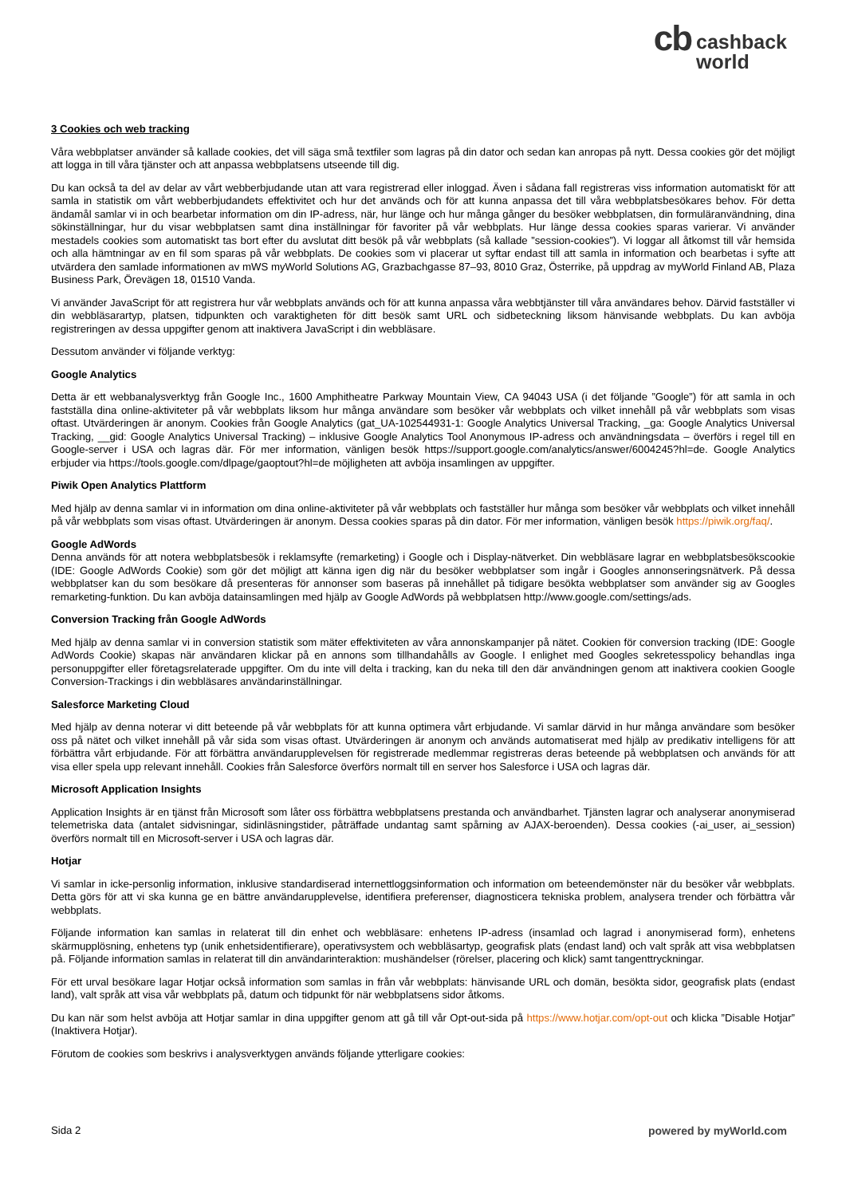cb cashback
world
3 Cookies och web tracking
Våra webbplatser använder så kallade cookies, det vill säga små textfiler som lagras på din dator och sedan kan anropas på nytt. Dessa cookies gör det möjligt att logga in till våra tjänster och att anpassa webbplatsens utseende till dig.
Du kan också ta del av delar av vårt webberbjudande utan att vara registrerad eller inloggad. Även i sådana fall registreras viss information automatiskt för att samla in statistik om vårt webberbjudandets effektivitet och hur det används och för att kunna anpassa det till våra webbplatsbesökares behov. För detta ändamål samlar vi in och bearbetar information om din IP-adress, när, hur länge och hur många gånger du besöker webbplatsen, din formuläranvändning, dina sökinställningar, hur du visar webbplatsen samt dina inställningar för favoriter på vår webbplats. Hur länge dessa cookies sparas varierar. Vi använder mestadels cookies som automatiskt tas bort efter du avslutat ditt besök på vår webbplats (så kallade ”session-cookies”). Vi loggar all åtkomst till vår hemsida och alla hämtningar av en fil som sparas på vår webbplats. De cookies som vi placerar ut syftar endast till att samla in information och bearbetas i syfte att utvärdera den samlade informationen av mWS myWorld Solutions AG, Grazbachgasse 87–93, 8010 Graz, Österrike, på uppdrag av myWorld Finland AB, Plaza Business Park, Örevägen 18, 01510 Vanda.
Vi använder JavaScript för att registrera hur vår webbplats används och för att kunna anpassa våra webbtjänster till våra användares behov. Därvid fastställer vi din webbläsarartyp, platsen, tidpunkten och varaktigheten för ditt besök samt URL och sidbeteckning liksom hänvisande webbplats. Du kan avböja registreringen av dessa uppgifter genom att inaktivera JavaScript i din webbläsare.
Dessutom använder vi följande verktyg:
Google Analytics
Detta är ett webbanalysverktyg från Google Inc., 1600 Amphitheatre Parkway Mountain View, CA 94043 USA (i det följande ”Google”) för att samla in och fastställa dina online-aktiviteter på vår webbplats liksom hur många användare som besöker vår webbplats och vilket innehåll på vår webbplats som visas oftast. Utvärderingen är anonym. Cookies från Google Analytics (gat_UA-102544931-1: Google Analytics Universal Tracking, _ga: Google Analytics Universal Tracking, __gid: Google Analytics Universal Tracking) – inklusive Google Analytics Tool Anonymous IP-adress och användningsdata – överförs i regel till en Google-server i USA och lagras där. För mer information, vänligen besök https://support.google.com/analytics/answer/6004245?hl=de. Google Analytics erbjuder via https://tools.google.com/dlpage/gaoptout?hl=de möjligheten att avböja insamlingen av uppgifter.
Piwik Open Analytics Plattform
Med hjälp av denna samlar vi in information om dina online-aktiviteter på vår webbplats och fastställer hur många som besöker vår webbplats och vilket innehåll på vår webbplats som visas oftast. Utvärderingen är anonym. Dessa cookies sparas på din dator. För mer information, vänligen besök https://piwik.org/faq/.
Google AdWords
Denna används för att notera webbplatsbesök i reklamsyfte (remarketing) i Google och i Display-nätverket. Din webbläsare lagrar en webbplatsbesökscookie (IDE: Google AdWords Cookie) som gör det möjligt att känna igen dig när du besöker webbplatser som ingår i Googles annonseringsnätverk. På dessa webbplatser kan du som besökare då presenteras för annonser som baseras på innehållet på tidigare besökta webbplatser som använder sig av Googles remarketing-funktion. Du kan avböja datainsamlingen med hjälp av Google AdWords på webbplatsen http://www.google.com/settings/ads.
Conversion Tracking från Google AdWords
Med hjälp av denna samlar vi in conversion statistik som mäter effektiviteten av våra annonskampanjer på nätet. Cookien för conversion tracking (IDE: Google AdWords Cookie) skapas när användaren klickar på en annons som tillhandahålls av Google. I enlighet med Googles sekretesspolicy behandlas inga personuppgifter eller företagsrelaterade uppgifter. Om du inte vill delta i tracking, kan du neka till den där användningen genom att inaktivera cookien Google Conversion-Trackings i din webbläsares användarinställningar.
Salesforce Marketing Cloud
Med hjälp av denna noterar vi ditt beteende på vår webbplats för att kunna optimera vårt erbjudande. Vi samlar därvid in hur många användare som besöker oss på nätet och vilket innehåll på vår sida som visas oftast. Utvärderingen är anonym och används automatiserat med hjälp av predikativ intelligens för att förbättra vårt erbjudande. För att förbättra användarupplevelsen för registrerade medlemmar registreras deras beteende på webbplatsen och används för att visa eller spela upp relevant innehåll. Cookies från Salesforce överförs normalt till en server hos Salesforce i USA och lagras där.
Microsoft Application Insights
Application Insights är en tjänst från Microsoft som låter oss förbättra webbplatsens prestanda och användbarhet. Tjänsten lagrar och analyserar anonymiserad telemetriska data (antalet sidvisningar, sidinläsningstider, påträffade undantag samt spårning av AJAX-beroenden). Dessa cookies (-ai_user, ai_session) överförs normalt till en Microsoft-server i USA och lagras där.
Hotjar
Vi samlar in icke-personlig information, inklusive standardiserad internettloggsinformation och information om beteendemönster när du besöker vår webbplats. Detta görs för att vi ska kunna ge en bättre användarupplevelse, identifiera preferenser, diagnosticera tekniska problem, analysera trender och förbättra vår webbplats.
Följande information kan samlas in relaterat till din enhet och webbläsare: enhetens IP-adress (insamlad och lagrad i anonymiserad form), enhetens skärmupplösning, enhetens typ (unik enhetsidentifierare), operativsystem och webbläsartyp, geografisk plats (endast land) och valt språk att visa webbplatsen på. Följande information samlas in relaterat till din användarinteraktion: mushändelser (rörelser, placering och klick) samt tangenttryckningar.
För ett urval besökare lagar Hotjar också information som samlas in från vår webbplats: hänvisande URL och domän, besökta sidor, geografisk plats (endast land), valt språk att visa vår webbplats på, datum och tidpunkt för när webbplatsens sidor åtkoms.
Du kan när som helst avböja att Hotjar samlar in dina uppgifter genom att gå till vår Opt-out-sida på https://www.hotjar.com/opt-out och klicka ”Disable Hotjar” (Inaktivera Hotjar).
Förutom de cookies som beskrivs i analysverktygen används följande ytterligare cookies:
Sida 2 powered by myWorld.com